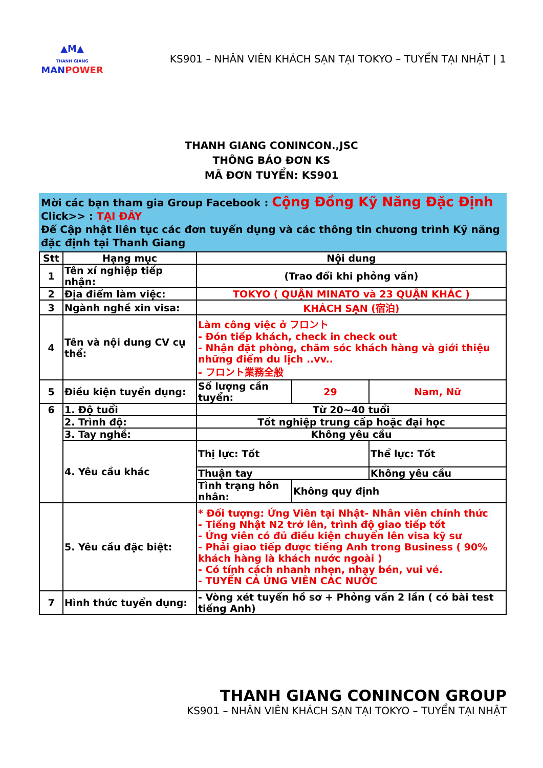▲M▲
THANH GIANG
MANPOWER
KS901 – NHÂN VIÊN KHÁCH SẠN TẠI TOKYO – TUYỂN TẠI NHẬT | 1
THANH GIANG CONINCON.,JSC
THÔNG BÁO ĐƠN KS
MÃ ĐƠN TUYỂN: KS901
Mời các bạn tham gia Group Facebook : Cộng Đồng Kỹ Năng Đặc Định
Click>> : TẠI ĐÂY
Để Cập nhật liên tục các đơn tuyển dụng và các thông tin chương trình Kỹ năng đặc định tại Thanh Giang
| Stt | Hạng mục | Nội dung | | | |
| --- | --- | --- | --- | --- | --- |
| 1 | Tên xí nghiệp tiếp nhận: | (Trao đổi khi phỏng vấn) | | | |
| 2 | Địa điểm làm việc: | TOKYO ( QUẬN MINATO và 23 QUẬN KHÁC ) | | | |
| 3 | Ngành nghề xin visa: | KHÁCH SẠN (宿泊) | | | |
| 4 | Tên và nội dung CV cụ thể: | Làm công việc ở フロント - Đón tiếp khách, check in check out - Nhận đặt phòng, chăm sóc khách hàng và giới thiệu những điểm du lịch ..vv.. - フロント業務全般 | | | |
| 5 | Điều kiện tuyển dụng: | Số lượng cần tuyển: | 29 | Nam, Nữ | |
| 6 | 1. Độ tuổi | Từ 20~40 tuổi | | | |
| | 2. Trình độ: | Tốt nghiệp trung cấp hoặc đại học | | | |
| | 3. Tay nghề: | Không yêu cầu | | | |
| | 4. Yêu cầu khác | Thị lực: Tốt | | | Thể lực: Tốt |
| | | Thuận tay | | | Không yêu cầu |
| | | Tình trạng hôn nhân: | Không quy định | | |
| | 5. Yêu cầu đặc biệt: | * Đối tượng: Ứng Viên tại Nhật- Nhân viên chính thức - Tiếng Nhật N2 trở lên, trình độ giao tiếp tốt - Ứng viên có đủ điều kiện chuyển lên visa kỹ sư - Phải giao tiếp được tiếng Anh trong Business ( 90% khách hàng là khách nước ngoài ) - Có tính cách nhanh nhẹn, nhạy bén, vui vẻ. - TUYỂN CẢ ỨNG VIÊN CÁC NƯỚC | | | |
| 7 | Hình thức tuyển dụng: | - Vòng xét tuyển hồ sơ + Phỏng vấn 2 lần ( có bài test tiếng Anh) | | | |
THANH GIANG CONINCON GROUP
KS901 – NHÂN VIÊN KHÁCH SẠN TẠI TOKYO – TUYỂN TẠI NHẬT